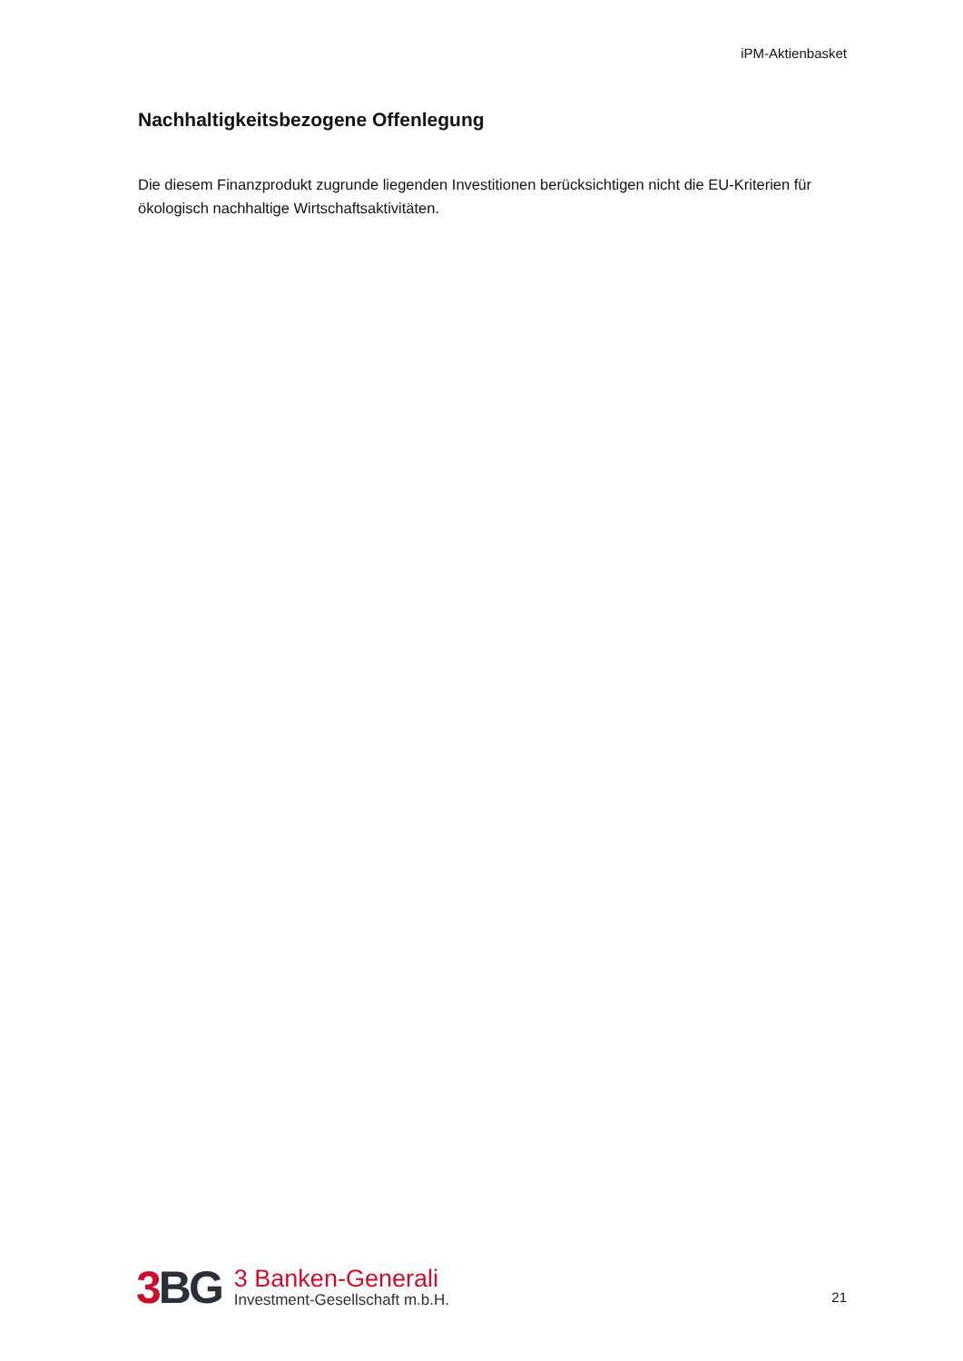iPM-Aktienbasket
Nachhaltigkeitsbezogene Offenlegung
Die diesem Finanzprodukt zugrunde liegenden Investitionen berücksichtigen nicht die EU-Kriterien für ökologisch nachhaltige Wirtschaftsaktivitäten.
3 BG
3 Banken-Generali
Investment-Gesellschaft m.b.H.
21